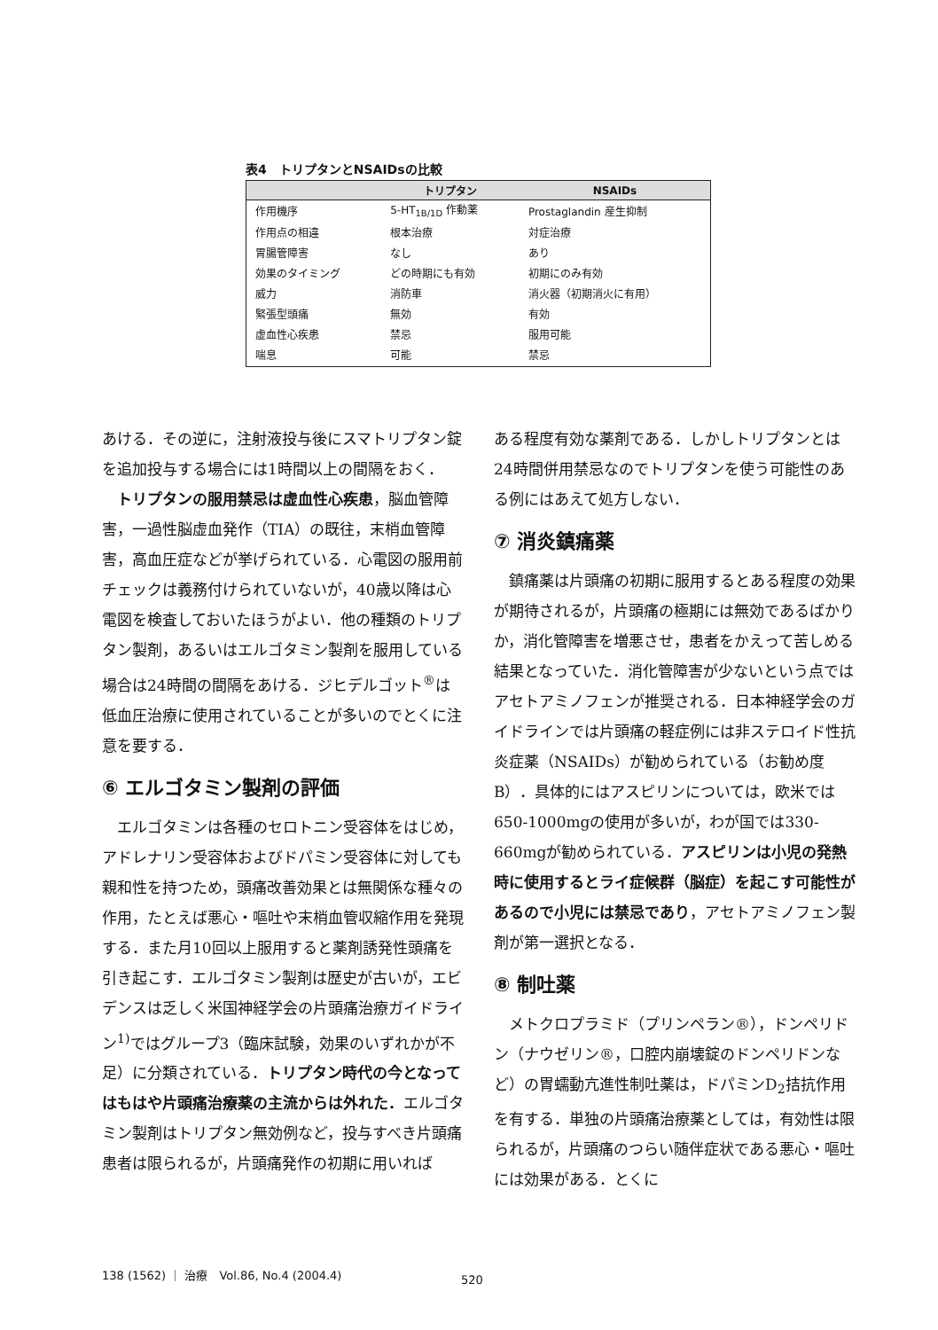表4　トリプタンとNSAIDsの比較
| | トリプタン | NSAIDs |
| --- | --- | --- |
| 作用機序 | 5-HT<sub>1B/1D</sub> 作動薬 | Prostaglandin 産生抑制 |
| 作用点の相違 | 根本治療 | 対症治療 |
| 胃腸管障害 | なし | あり |
| 効果のタイミング | どの時期にも有効 | 初期にのみ有効 |
| 威力 | 消防車 | 消火器（初期消火に有用） |
| 緊張型頭痛 | 無効 | 有効 |
| 虚血性心疾患 | 禁忌 | 服用可能 |
| 喘息 | 可能 | 禁忌 |
あける．その逆に，注射液投与後にスマトリプタン錠を追加投与する場合には1時間以上の間隔をおく．
トリプタンの服用禁忌は虚血性心疾患，脳血管障害，一過性脳虚血発作（TIA）の既往，末梢血管障害，高血圧症などが挙げられている．心電図の服用前チェックは義務付けられていないが，40歳以降は心電図を検査しておいたほうがよい．他の種類のトリプタン製剤，あるいはエルゴタミン製剤を服用している場合は24時間の間隔をあける．ジヒデルゴット<sup>®</sup>は低血圧治療に使用されていることが多いのでとくに注意を要する．
⑥ エルゴタミン製剤の評価
エルゴタミンは各種のセロトニン受容体をはじめ，アドレナリン受容体およびドパミン受容体に対しても親和性を持つため，頭痛改善効果とは無関係な種々の作用，たとえば悪心・嘔吐や末梢血管収縮作用を発現する．また月10回以上服用すると薬剤誘発性頭痛を引き起こす．エルゴタミン製剤は歴史が古いが，エビデンスは乏しく米国神経学会の片頭痛治療ガイドライン<sup>1)</sup>ではグループ3（臨床試験，効果のいずれかが不足）に分類されている．トリプタン時代の今となってはもはや片頭痛治療薬の主流からは外れた．エルゴタミン製剤はトリプタン無効例など，投与すべき片頭痛患者は限られるが，片頭痛発作の初期に用いれば
ある程度有効な薬剤である．しかしトリプタンとは24時間併用禁忌なのでトリプタンを使う可能性のある例にはあえて処方しない．
⑦ 消炎鎮痛薬
鎮痛薬は片頭痛の初期に服用するとある程度の効果が期待されるが，片頭痛の極期には無効であるばかりか，消化管障害を増悪させ，患者をかえって苦しめる結果となっていた．消化管障害が少ないという点ではアセトアミノフェンが推奨される．日本神経学会のガイドラインでは片頭痛の軽症例には非ステロイド性抗炎症薬（NSAIDs）が勧められている（お勧め度B）．具体的にはアスピリンについては，欧米では650-1000mgの使用が多いが，わが国では330-660mgが勧められている．アスピリンは小児の発熱時に使用するとライ症候群（脳症）を起こす可能性があるので小児には禁忌であり，アセトアミノフェン製剤が第一選択となる．
⑧ 制吐薬
メトクロプラミド（プリンペラン®），ドンペリドン（ナウゼリン®，口腔内崩壊錠のドンペリドンなど）の胃蠕動亢進性制吐薬は，ドパミンD<sub>2</sub>拮抗作用を有する．単独の片頭痛治療薬としては，有効性は限られるが，片頭痛のつらい随伴症状である悪心・嘔吐には効果がある．とくに
138 (1562) ｜ 治療　Vol.86, No.4 (2004.4)
520